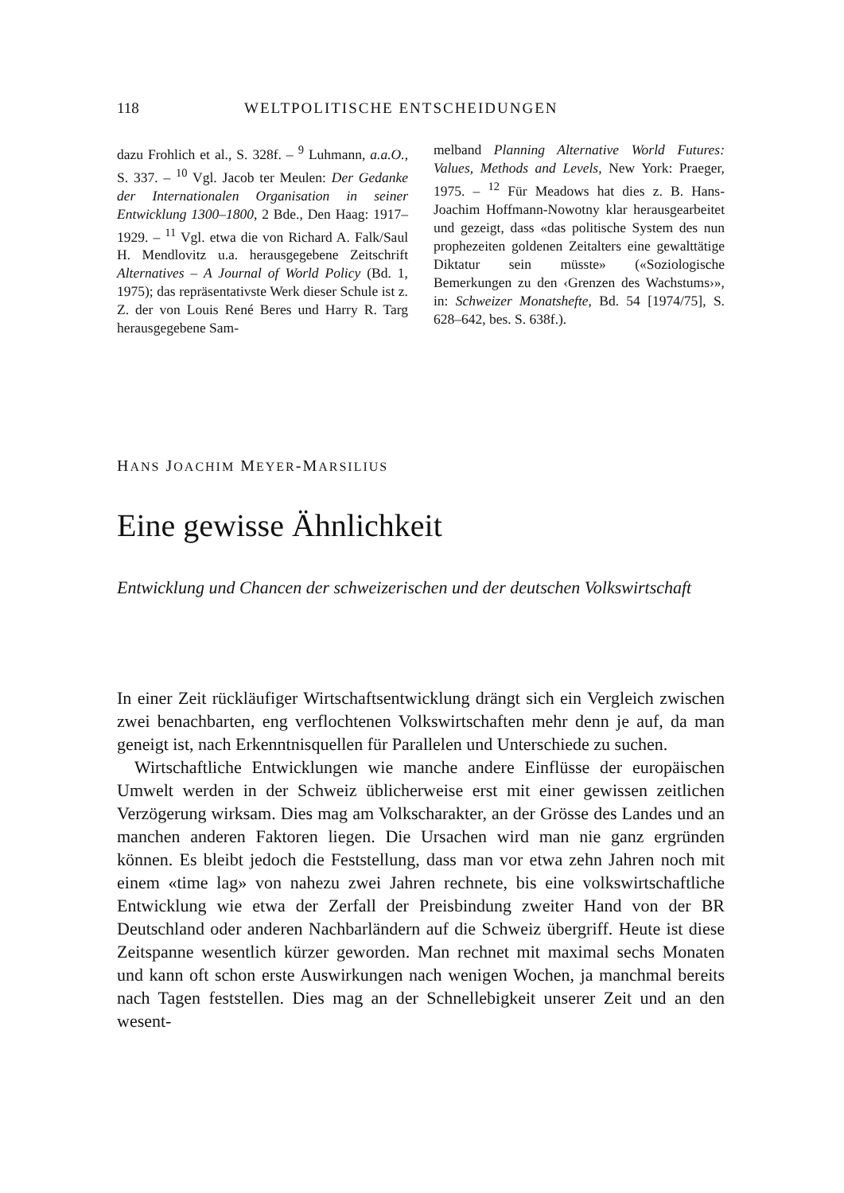118 WELTPOLITISCHE ENTSCHEIDUNGEN
dazu Frohlich et al., S. 328f. – <sup>9</sup> Luhmann, a.a.O., S. 337. – <sup>10</sup> Vgl. Jacob ter Meulen: Der Gedanke der Internationalen Organisation in seiner Entwicklung 1300–1800, 2 Bde., Den Haag: 1917–1929. – <sup>11</sup> Vgl. etwa die von Richard A. Falk/Saul H. Mendlovitz u.a. herausgegebene Zeitschrift Alternatives – A Journal of World Policy (Bd. 1, 1975); das repräsentativste Werk dieser Schule ist z. Z. der von Louis René Beres und Harry R. Targ herausgegebene Sam-
melband Planning Alternative World Futures: Values, Methods and Levels, New York: Praeger, 1975. – <sup>12</sup> Für Meadows hat dies z. B. Hans-Joachim Hoffmann-Nowotny klar herausgearbeitet und gezeigt, dass «das politische System des nun prophezeiten goldenen Zeitalters eine gewalttätige Diktatur sein müsste» («Soziologische Bemerkungen zu den ‹Grenzen des Wachstums›», in: Schweizer Monatshefte, Bd. 54 [1974/75], S. 628–642, bes. S. 638f.).
HANS JOACHIM MEYER-MARSILIUS
Eine gewisse Ähnlichkeit
Entwicklung und Chancen der schweizerischen und der deutschen Volkswirtschaft
In einer Zeit rückläufiger Wirtschaftsentwicklung drängt sich ein Vergleich zwischen zwei benachbarten, eng verflochtenen Volkswirtschaften mehr denn je auf, da man geneigt ist, nach Erkenntnisquellen für Parallelen und Unterschiede zu suchen.
Wirtschaftliche Entwicklungen wie manche andere Einflüsse der europäischen Umwelt werden in der Schweiz üblicherweise erst mit einer gewissen zeitlichen Verzögerung wirksam. Dies mag am Volkscharakter, an der Grösse des Landes und an manchen anderen Faktoren liegen. Die Ursachen wird man nie ganz ergründen können. Es bleibt jedoch die Feststellung, dass man vor etwa zehn Jahren noch mit einem «time lag» von nahezu zwei Jahren rechnete, bis eine volkswirtschaftliche Entwicklung wie etwa der Zerfall der Preisbindung zweiter Hand von der BR Deutschland oder anderen Nachbarländern auf die Schweiz übergriff. Heute ist diese Zeitspanne wesentlich kürzer geworden. Man rechnet mit maximal sechs Monaten und kann oft schon erste Auswirkungen nach wenigen Wochen, ja manchmal bereits nach Tagen feststellen. Dies mag an der Schnellebigkeit unserer Zeit und an den wesent-